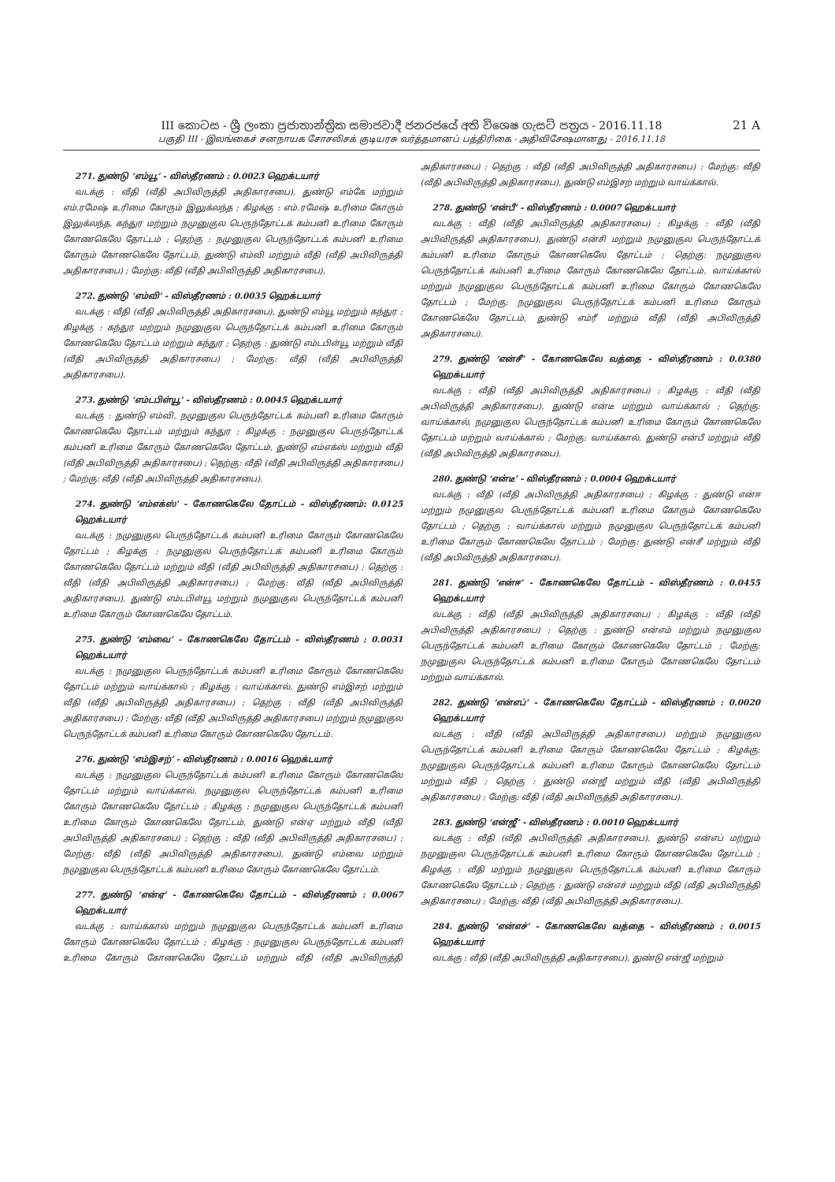III කොටස - ශ්‍රී ලංකා ප්‍රජාතාන්ත්‍රික සමාජවාදී ජනරජයේ අති විශෙෂ ගැසට් පත්‍රය - 2016.11.18
21 A
பகுதி III - இலங்கைச் சனநாயக சோசலிசக் குடியரசு வர்த்தமானப் பத்திரிகை - அதிவிசேஷமானது - 2016.11.18
271. துண்டு ‘எம்யூ’ - விஸ்தீரணம் : 0.0023 ஹெக்டயார்
வடக்கு : வீதி (வீதி அபிவிருத்தி அதிகாரசபை), துண்டு எம்கே மற்றும் எம்.ரமேஷ் உரிமை கோரும் இலுக்லந்த ; கிழக்கு : எம்.ரமேஷ் உரிமை கோரும் இலுக்லந்த, கந்துர மற்றும் நமுனுகுல பெருந்தோட்டக் கம்பனி உரிமை கோரும் கோணகெலே தோட்டம் ; தெற்கு : நமுனுகுல பெருந்தோட்டக் கம்பனி உரிமை கோரும் கோணகெலே தோட்டம், துண்டு எம்வி மற்றும் வீதி (வீதி அபிவிருத்தி அதிகாரசபை) ; மேற்கு: வீதி (வீதி அபிவிருத்தி அதிகாரசபை).
272. துண்டு ‘எம்வி’ - விஸ்தீரணம் : 0.0035 ஹெக்டயார்
வடக்கு : வீதி (வீதி அபிவிருத்தி அதிகாரசபை), துண்டு எம்யூ மற்றும் கந்துர ; கிழக்கு : கந்துர மற்றும் நமுனுகுல பெருந்தோட்டக் கம்பனி உரிமை கோரும் கோணகெலே தோட்டம் மற்றும் கந்துர ; தெற்கு : துண்டு எம்டபிள்யூ மற்றும் வீதி (வீதி அபிவிருத்தி அதிகாரசபை) ; மேற்கு: வீதி (வீதி அபிவிருத்தி அதிகாரசபை).
273. துண்டு ‘எம்டபிள்யூ’ - விஸ்தீரணம் : 0.0045 ஹெக்டயார்
வடக்கு : துண்டு எம்வி, நமுனுகுல பெருந்தோட்டக் கம்பனி உரிமை கோரும் கோணகெலே தோட்டம் மற்றும் கந்துர ; கிழக்கு : நமுனுகுல பெருந்தோட்டக் கம்பனி உரிமை கோரும் கோணகெலே தோட்டம், துண்டு எம்எக்ஸ் மற்றும் வீதி (வீதி அபிவிருத்தி அதிகாரசபை) ; தெற்கு: வீதி (வீதி அபிவிருத்தி அதிகாரசபை) ; மேற்கு: வீதி (வீதி அபிவிருத்தி அதிகாரசபை).
274. துண்டு ‘எம்எக்ஸ்’ - கோணகெலே தோட்டம் - விஸ்தீரணம்: 0.0125 ஹெக்டயார்
வடக்கு : நமுனுகுல பெருந்தோட்டக் கம்பனி உரிமை கோரும் கோணகெலே தோட்டம் ; கிழக்கு : நமுனுகுல பெருந்தோட்டக் கம்பனி உரிமை கோரும் கோணகெலே தோட்டம் மற்றும் வீதி (வீதி அபிவிருத்தி அதிகாரசபை) ; தெற்கு : வீதி (வீதி அபிவிருத்தி அதிகாரசபை) ; மேற்கு: வீதி (வீதி அபிவிருத்தி அதிகாரசபை), துண்டு எம்டபிள்யூ மற்றும் நமுனுகுல பெருந்தோட்டக் கம்பனி உரிமை கோரும் கோணகெலே தோட்டம்.
275. துண்டு ‘எம்வை’ - கோணகெலே தோட்டம் - விஸ்தீரணம் : 0.0031 ஹெக்டயார்
வடக்கு : நமுனுகுல பெருந்தோட்டக் கம்பனி உரிமை கோரும் கோணகெலே தோட்டம் மற்றும் வாய்க்கால் ; கிழக்கு : வாய்க்கால், துண்டு எம்இசற் மற்றும் வீதி (வீதி அபிவிருத்தி அதிகாரசபை) ; தெற்கு : வீதி (வீதி அபிவிருத்தி அதிகாரசபை) ; மேற்கு: வீதி (வீதி அபிவிருத்தி அதிகாரசபை) மற்றும் நமுனுகுல பெருந்தோட்டக் கம்பனி உரிமை கோரும் கோணகெலே தோட்டம்.
276. துண்டு ‘எம்இசற்’ - விஸ்தீரணம் : 0.0016 ஹெக்டயார்
வடக்கு : நமுனுகுல பெருந்தோட்டக் கம்பனி உரிமை கோரும் கோணகெலே தோட்டம் மற்றும் வாய்க்கால், நமுனுகுல பெருந்தோட்டக் கம்பனி உரிமை கோரும் கோணகெலே தோட்டம் ; கிழக்கு : நமுனுகுல பெருந்தோட்டக் கம்பனி உரிமை கோரும் கோணகெலே தோட்டம், துண்டு என்ஏ மற்றும் வீதி (வீதி அபிவிருத்தி அதிகாரசபை) ; தெற்கு : வீதி (வீதி அபிவிருத்தி அதிகாரசபை) ; மேற்கு: வீதி (வீதி அபிவிருத்தி அதிகாரசபை), துண்டு எம்வை மற்றும் நமுனுகுல பெருந்தோட்டக் கம்பனி உரிமை கோரும் கோணகெலே தோட்டம்.
277. துண்டு ‘என்ஏ’ - கோணகெலே தோட்டம் - விஸ்தீரணம் : 0.0067 ஹெக்டயார்
வடக்கு : வாய்க்கால் மற்றும் நமுனுகுல பெருந்தோட்டக் கம்பனி உரிமை கோரும் கோணகெலே தோட்டம் ; கிழக்கு : நமுனுகுல பெருந்தோட்டக் கம்பனி உரிமை கோரும் கோணகெலே தோட்டம் மற்றும் வீதி (வீதி அபிவிருத்தி அதிகாரசபை) ; தெற்கு : வீதி (வீதி அபிவிருத்தி அதிகாரசபை) ; மேற்கு: வீதி (வீதி அபிவிருத்தி அதிகாரசபை), துண்டு எம்இசற் மற்றும் வாய்க்கால்.
278. துண்டு ‘என்பீ’ - விஸ்தீரணம் : 0.0007 ஹெக்டயார்
வடக்கு : வீதி (வீதி அபிவிருத்தி அதிகாரசபை) ; கிழக்கு : வீதி (வீதி அபிவிருத்தி அதிகாரசபை), துண்டு என்சி மற்றும் நமுனுகுல பெருந்தோட்டக் கம்பனி உரிமை கோரும் கோணகெலே தோட்டம் ; தெற்கு: நமுனுகுல பெருந்தோட்டக் கம்பனி உரிமை கோரும் கோணகெலே தோட்டம், வாய்க்கால் மற்றும் நமுனுகுல பெருந்தோட்டக் கம்பனி உரிமை கோரும் கோணகெலே தோட்டம் ; மேற்கு: நமுனுகுல பெருந்தோட்டக் கம்பனி உரிமை கோரும் கோணகெலே தோட்டம், துண்டு எம்ரீ மற்றும் வீதி (வீதி அபிவிருத்தி அதிகாரசபை).
279. துண்டு ‘என்சீ’ - கோணகெலே வத்தை - விஸ்தீரணம் : 0.0380 ஹெக்டயார்
வடக்கு : வீதி (வீதி அபிவிருத்தி அதிகாரசபை) ; கிழக்கு : வீதி (வீதி அபிவிருத்தி அதிகாரசபை), துண்டு என்டீ மற்றும் வாய்க்கால் ; தெற்கு: வாய்க்கால், நமுனுகுல பெருந்தோட்டக் கம்பனி உரிமை கோரும் கோணகெலே தோட்டம் மற்றும் வாய்க்கால் ; மேற்கு: வாய்க்கால், துண்டு என்பீ மற்றும் வீதி (வீதி அபிவிருத்தி அதிகாரசபை).
280. துண்டு ‘என்டீ’ - விஸ்தீரணம் : 0.0004 ஹெக்டயார்
வடக்கு : வீதி (வீதி அபிவிருத்தி அதிகாரசபை) ; கிழக்கு : துண்டு என்ஈ மற்றும் நமுனுகுல பெருந்தோட்டக் கம்பனி உரிமை கோரும் கோணகெலே தோட்டம் ; தெற்கு : வாய்க்கால் மற்றும் நமுனுகுல பெருந்தோட்டக் கம்பனி உரிமை கோரும் கோணகெலே தோட்டம் ; மேற்கு: துண்டு என்சீ மற்றும் வீதி (வீதி அபிவிருத்தி அதிகாரசபை).
281. துண்டு ‘என்ஈ’ - கோணகெலே தோட்டம் - விஸ்தீரணம் : 0.0455 ஹெக்டயார்
வடக்கு : வீதி (வீதி அபிவிருத்தி அதிகாரசபை) ; கிழக்கு : வீதி (வீதி அபிவிருத்தி அதிகாரசபை) ; தெற்கு : துண்டு என்எம் மற்றும் நமுனுகுல பெருந்தோட்டக் கம்பனி உரிமை கோரும் கோணகெலே தோட்டம் ; மேற்கு: நமுனுகுல பெருந்தோட்டக் கம்பனி உரிமை கோரும் கோணகெலே தோட்டம் மற்றும் வாய்க்கால்.
282. துண்டு ‘என்எப்’ - கோணகெலே தோட்டம் - விஸ்தீரணம் : 0.0020 ஹெக்டயார்
வடக்கு : வீதி (வீதி அபிவிருத்தி அதிகாரசபை) மற்றும் நமுனுகுல பெருந்தோட்டக் கம்பனி உரிமை கோரும் கோணகெலே தோட்டம் ; கிழக்கு: நமுனுகுல பெருந்தோட்டக் கம்பனி உரிமை கோரும் கோணகெலே தோட்டம் மற்றும் வீதி ; தெற்கு : துண்டு என்ஜீ மற்றும் வீதி (வீதி அபிவிருத்தி அதிகாரசபை) ; மேற்கு: வீதி (வீதி அபிவிருத்தி அதிகாரசபை).
283. துண்டு ‘என்ஜீ’ - விஸ்தீரணம் : 0.0010 ஹெக்டயார்
வடக்கு : வீதி (வீதி அபிவிருத்தி அதிகாரசபை), துண்டு என்எப் மற்றும் நமுனுகுல பெருந்தோட்டக் கம்பனி உரிமை கோரும் கோணகெலே தோட்டம் ; கிழக்கு : வீதி மற்றும் நமுனுகுல பெருந்தோட்டக் கம்பனி உரிமை கோரும் கோணகெலே தோட்டம் ; தெற்கு : துண்டு என்எச் மற்றும் வீதி (வீதி அபிவிருத்தி அதிகாரசபை) ; மேற்கு: வீதி (வீதி அபிவிருத்தி அதிகாரசபை).
284. துண்டு ‘என்எச்’ - கோணகெலே வத்தை - விஸ்தீரணம் : 0.0015 ஹெக்டயார்
வடக்கு : வீதி (வீதி அபிவிருத்தி அதிகாரசபை), துண்டு என்ஜீ மற்றும்